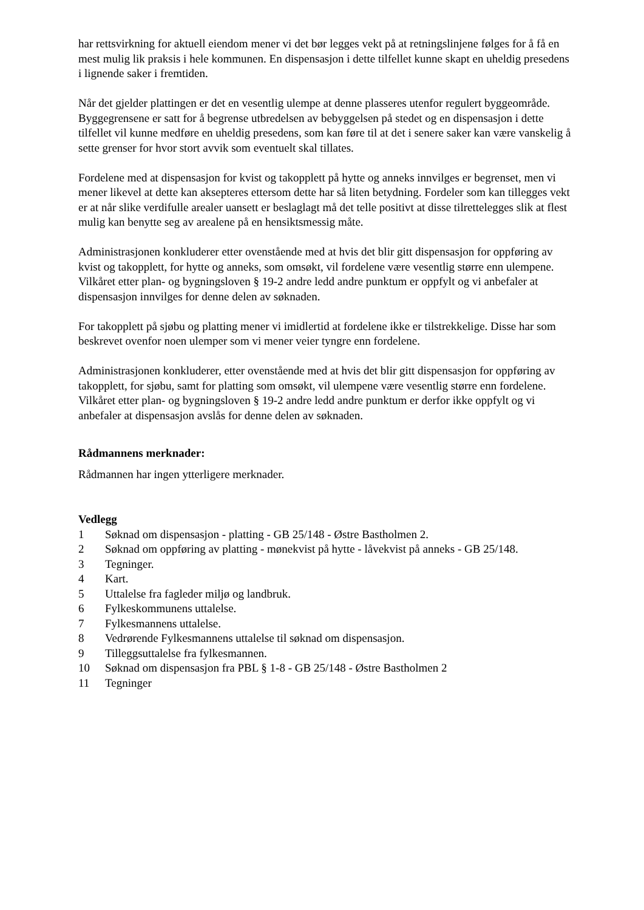har rettsvirkning for aktuell eiendom mener vi det bør legges vekt på at retningslinjene følges for å få en mest mulig lik praksis i hele kommunen. En dispensasjon i dette tilfellet kunne skapt en uheldig presedens i lignende saker i fremtiden.
Når det gjelder plattingen er det en vesentlig ulempe at denne plasseres utenfor regulert byggeområde. Byggegrensene er satt for å begrense utbredelsen av bebyggelsen på stedet og en dispensasjon i dette tilfellet vil kunne medføre en uheldig presedens, som kan føre til at det i senere saker kan være vanskelig å sette grenser for hvor stort avvik som eventuelt skal tillates.
Fordelene med at dispensasjon for kvist og takopplett på hytte og anneks innvilges er begrenset, men vi mener likevel at dette kan aksepteres ettersom dette har så liten betydning. Fordeler som kan tillegges vekt er at når slike verdifulle arealer uansett er beslaglagt må det telle positivt at disse tilrettelegges slik at flest mulig kan benytte seg av arealene på en hensiktsmessig måte.
Administrasjonen konkluderer etter ovenstående med at hvis det blir gitt dispensasjon for oppføring av kvist og takopplett, for hytte og anneks, som omsøkt, vil fordelene være vesentlig større enn ulempene. Vilkåret etter plan- og bygningsloven § 19-2 andre ledd andre punktum er oppfylt og vi anbefaler at dispensasjon innvilges for denne delen av søknaden.
For takopplett på sjøbu og platting mener vi imidlertid at fordelene ikke er tilstrekkelige. Disse har som beskrevet ovenfor noen ulemper som vi mener veier tyngre enn fordelene.
Administrasjonen konkluderer, etter ovenstående med at hvis det blir gitt dispensasjon for oppføring av takopplett, for sjøbu, samt for platting som omsøkt, vil ulempene være vesentlig større enn fordelene. Vilkåret etter plan- og bygningsloven § 19-2 andre ledd andre punktum er derfor ikke oppfylt og vi anbefaler at dispensasjon avslås for denne delen av søknaden.
Rådmannens merknader:
Rådmannen har ingen ytterligere merknader.
Vedlegg
1 Søknad om dispensasjon - platting - GB 25/148 - Østre Bastholmen 2.
2 Søknad om oppføring av platting - mønekvist på hytte - låvekvist på anneks - GB 25/148.
3 Tegninger.
4 Kart.
5 Uttalelse fra fagleder miljø og landbruk.
6 Fylkeskommunens uttalelse.
7 Fylkesmannens uttalelse.
8 Vedrørende Fylkesmannens uttalelse til søknad om dispensasjon.
9 Tilleggsuttalelse fra fylkesmannen.
10 Søknad om dispensasjon fra PBL § 1-8 - GB 25/148 - Østre Bastholmen 2
11 Tegninger